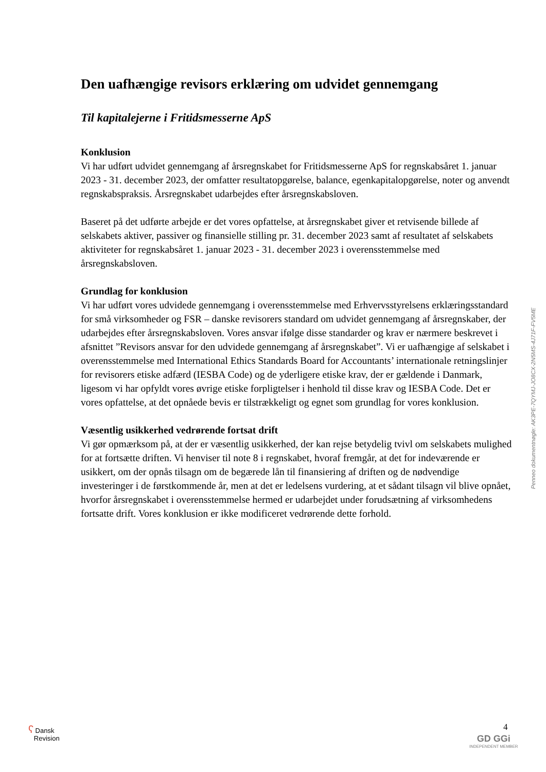Den uafhængige revisors erklæring om udvidet gennemgang
Til kapitalejerne i Fritidsmesserne ApS
Konklusion
Vi har udført udvidet gennemgang af årsregnskabet for Fritidsmesserne ApS for regnskabsåret 1. januar 2023 - 31. december 2023, der omfatter resultatopgørelse, balance, egenkapitalopgørelse, noter og anvendt regnskabspraksis. Årsregnskabet udarbejdes efter årsregnskabsloven.
Baseret på det udførte arbejde er det vores opfattelse, at årsregnskabet giver et retvisende billede af selskabets aktiver, passiver og finansielle stilling pr. 31. december 2023 samt af resultatet af selskabets aktiviteter for regnskabsåret 1. januar 2023 - 31. december 2023 i overensstemmelse med årsregnskabsloven.
Grundlag for konklusion
Vi har udført vores udvidede gennemgang i overensstemmelse med Erhvervsstyrelsens erklæringsstandard for små virksomheder og FSR – danske revisorers standard om udvidet gennemgang af årsregnskaber, der udarbejdes efter årsregnskabsloven. Vores ansvar ifølge disse standarder og krav er nærmere beskrevet i afsnittet ”Revisors ansvar for den udvidede gennemgang af årsregnskabet”. Vi er uafhængige af selskabet i overensstemmelse med International Ethics Standards Board for Accountants’ internationale retningslinjer for revisorers etiske adfærd (IESBA Code) og de yderligere etiske krav, der er gældende i Danmark, ligesom vi har opfyldt vores øvrige etiske forpligtelser i henhold til disse krav og IESBA Code. Det er vores opfattelse, at det opnåede bevis er tilstrækkeligt og egnet som grundlag for vores konklusion.
Væsentlig usikkerhed vedrørende fortsat drift
Vi gør opmærksom på, at der er væsentlig usikkerhed, der kan rejse betydelig tvivl om selskabets mulighed for at fortsætte driften. Vi henviser til note 8 i regnskabet, hvoraf fremgår, at det for indeværende er usikkert, om der opnås tilsagn om de begærede lån til finansiering af driften og de nødvendige investeringer i de førstkommende år, men at det er ledelsens vurdering, at et sådant tilsagn vil blive opnået, hvorfor årsregnskabet i overensstemmelse hermed er udarbejdet under forudsætning af virksomhedens fortsatte drift. Vores konklusion er ikke modificeret vedrørende dette forhold.
Penneo dokumentnøgle: AK3PE-7QYMJ-JO8CX-2N5MS-4J71F-FV5ME
ʕ Dansk
Revision
4
GD GGi
INDEPENDENT MEMBER